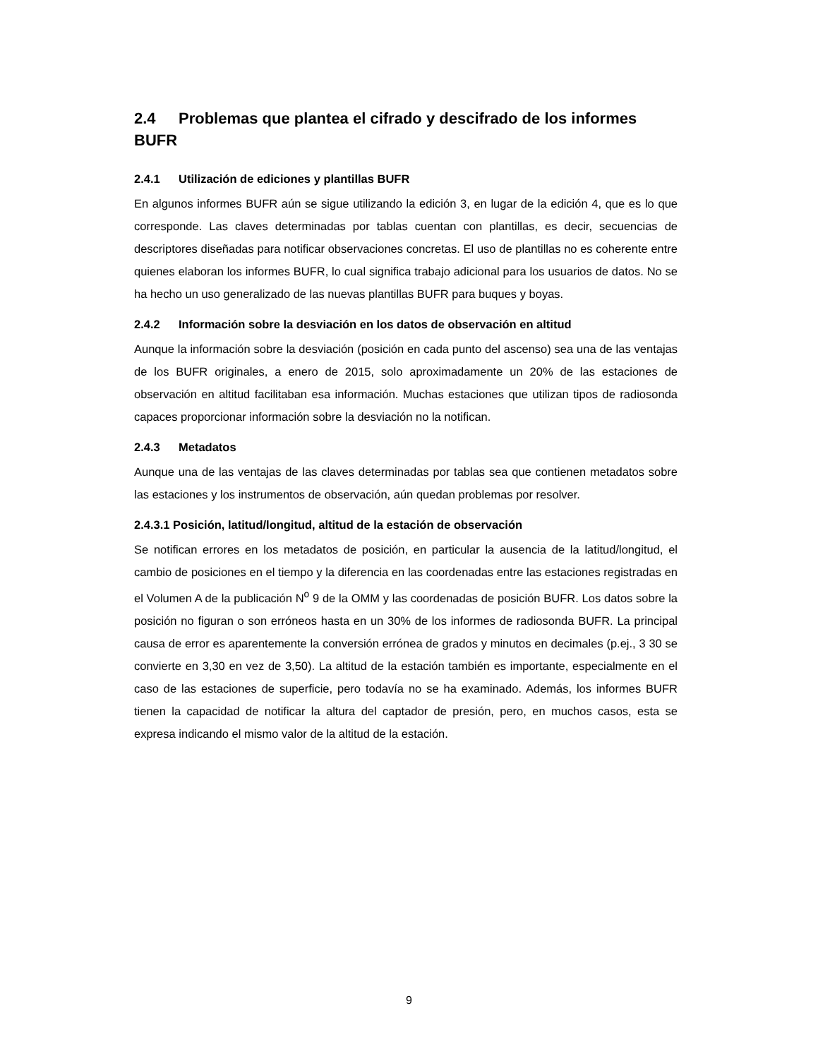2.4 Problemas que plantea el cifrado y descifrado de los informes BUFR
2.4.1 Utilización de ediciones y plantillas BUFR
En algunos informes BUFR aún se sigue utilizando la edición 3, en lugar de la edición 4, que es lo que corresponde. Las claves determinadas por tablas cuentan con plantillas, es decir, secuencias de descriptores diseñadas para notificar observaciones concretas. El uso de plantillas no es coherente entre quienes elaboran los informes BUFR, lo cual significa trabajo adicional para los usuarios de datos. No se ha hecho un uso generalizado de las nuevas plantillas BUFR para buques y boyas.
2.4.2 Información sobre la desviación en los datos de observación en altitud
Aunque la información sobre la desviación (posición en cada punto del ascenso) sea una de las ventajas de los BUFR originales, a enero de 2015, solo aproximadamente un 20% de las estaciones de observación en altitud facilitaban esa información. Muchas estaciones que utilizan tipos de radiosonda capaces proporcionar información sobre la desviación no la notifican.
2.4.3 Metadatos
Aunque una de las ventajas de las claves determinadas por tablas sea que contienen metadatos sobre las estaciones y los instrumentos de observación, aún quedan problemas por resolver.
2.4.3.1 Posición, latitud/longitud, altitud de la estación de observación
Se notifican errores en los metadatos de posición, en particular la ausencia de la latitud/longitud, el cambio de posiciones en el tiempo y la diferencia en las coordenadas entre las estaciones registradas en el Volumen A de la publicación N<sup>o</sup> 9 de la OMM y las coordenadas de posición BUFR. Los datos sobre la posición no figuran o son erróneos hasta en un 30% de los informes de radiosonda BUFR. La principal causa de error es aparentemente la conversión errónea de grados y minutos en decimales (p.ej., 3 30 se convierte en 3,30 en vez de 3,50). La altitud de la estación también es importante, especialmente en el caso de las estaciones de superficie, pero todavía no se ha examinado. Además, los informes BUFR tienen la capacidad de notificar la altura del captador de presión, pero, en muchos casos, esta se expresa indicando el mismo valor de la altitud de la estación.
9